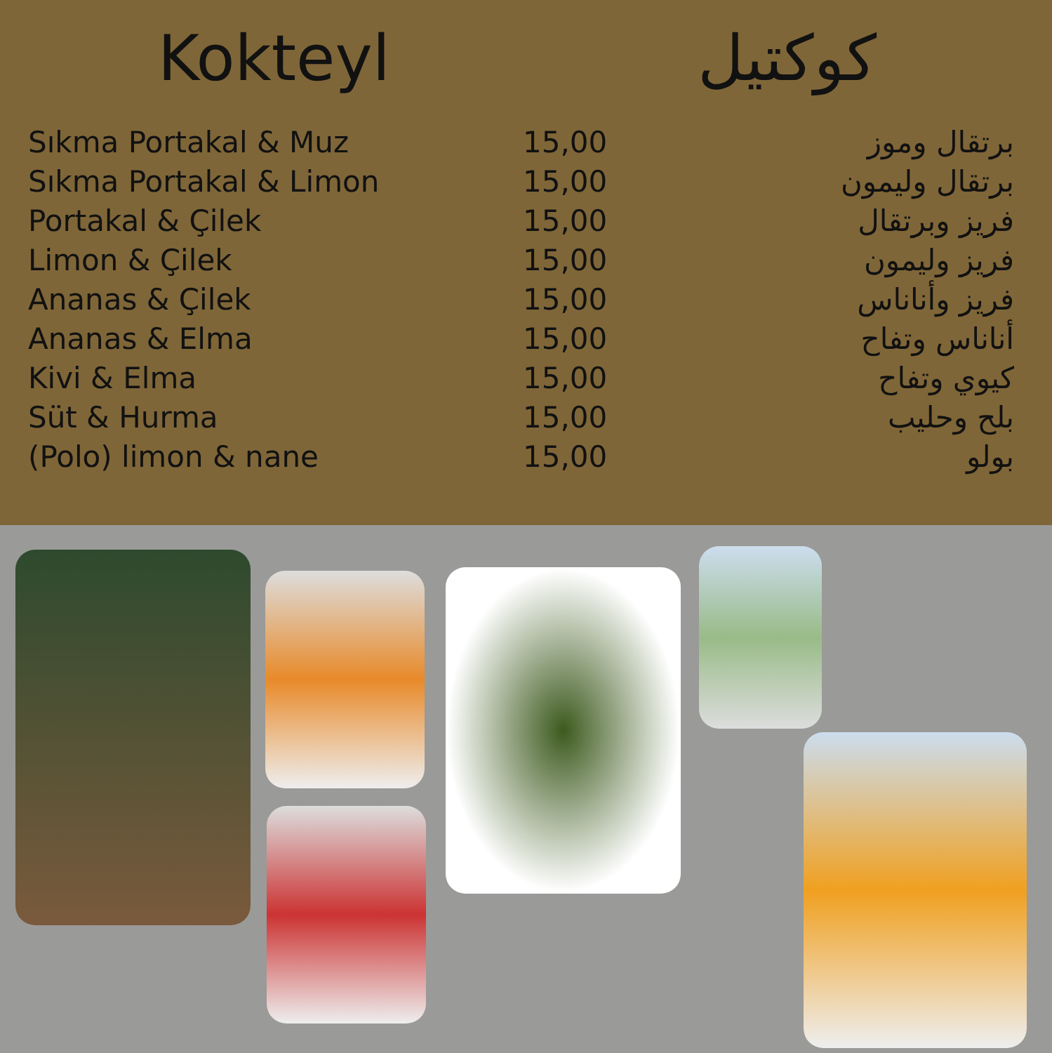Kokteyl كوكتيل
| Sıkma Portakal & Muz | 15,00 | برتقال وموز |
| Sıkma Portakal & Limon | 15,00 | برتقال وليمون |
| Portakal & Çilek | 15,00 | فريز وبرتقال |
| Limon & Çilek | 15,00 | فريز وليمون |
| Ananas & Çilek | 15,00 | فريز وأناناس |
| Ananas & Elma | 15,00 | أناناس وتفاح |
| Kivi & Elma | 15,00 | كيوي وتفاح |
| Süt & Hurma | 15,00 | بلح وحليب |
| (Polo) limon & nane | 15,00 | بولو |